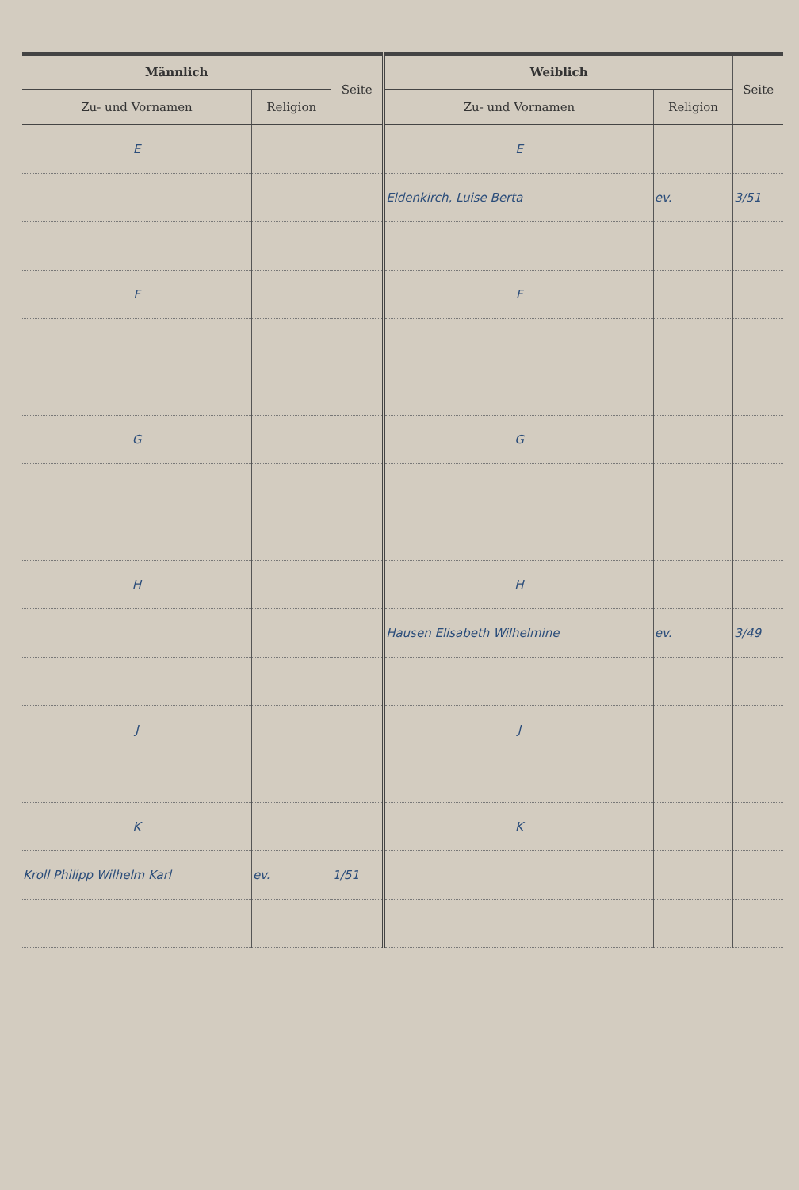| Männlich | | Seite | Weiblich | | Seite |
| --- | --- | --- | --- | --- | --- |
| Zu- und Vornamen | Religion | | Zu- und Vornamen | Religion | |
| E | | | E | | |
| | | | Eldenkirch, Luise Berta | ev. | 3/51 |
| F | | | F | | |
| G | | | G | | |
| H | | | H | | |
| | | | Hausen Elisabeth Wilhelmine | ev. | 3/49 |
| J | | | J | | |
| K | | | K | | |
| Kroll Philipp Wilhelm Karl | ev. | 1/51 | | | |